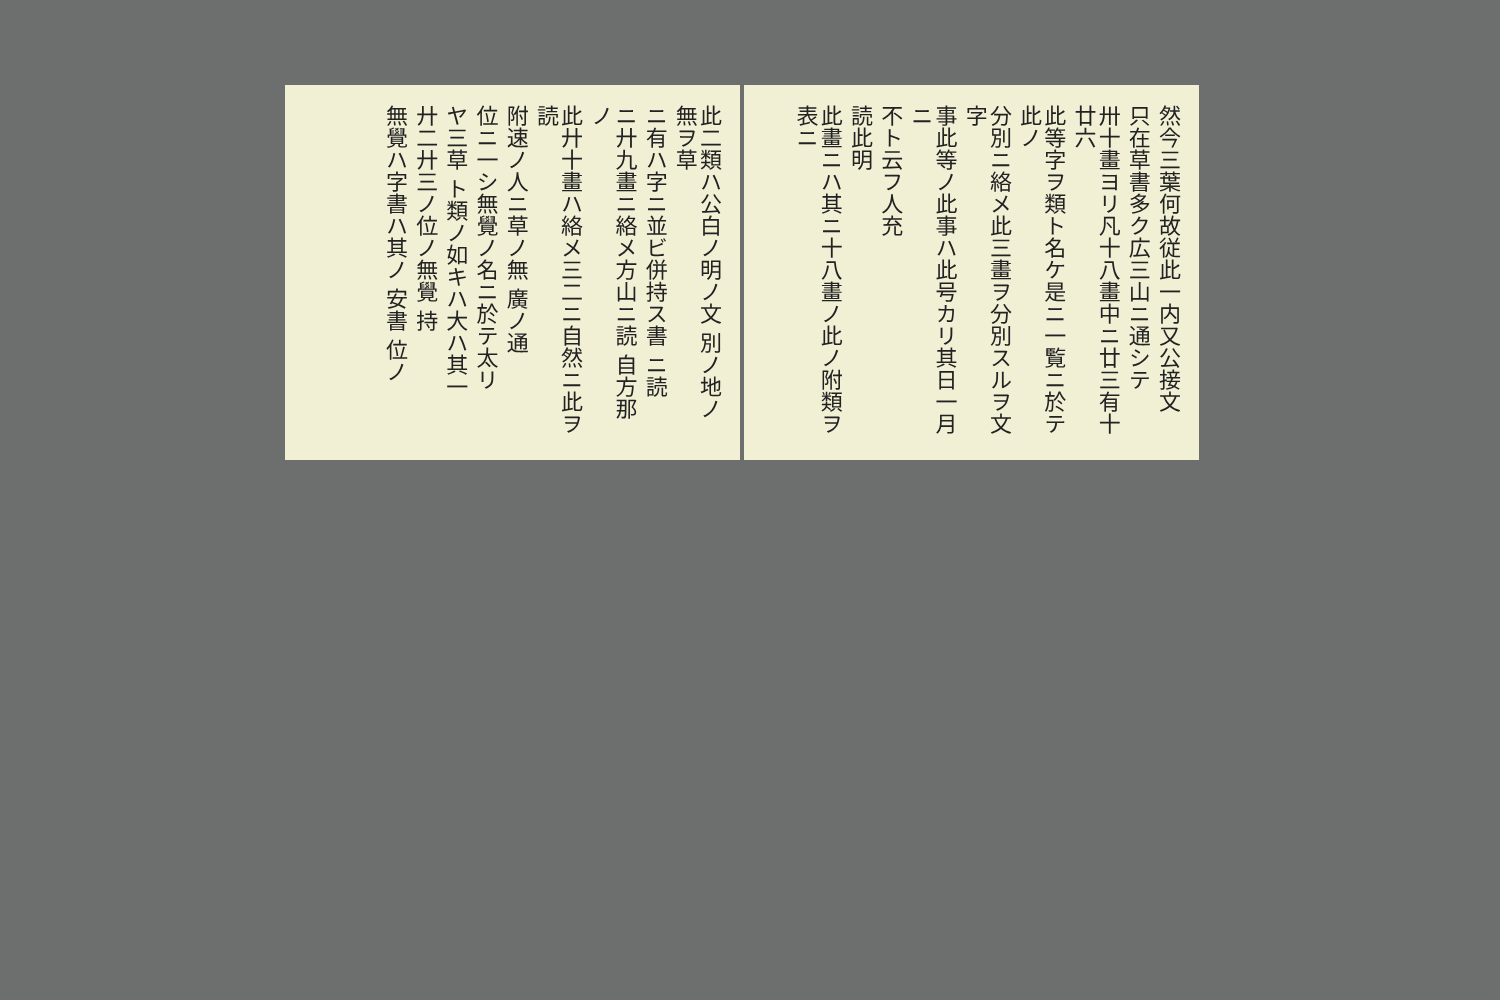然今三葉何故従此一内又公接文
只在草書多ク広三山ニ通シテ
卅十畫ヨリ凡十八畫中ニ廿三有十廿六
此等字ヲ類ト名ケ是ニ一覧ニ於テ此ノ
分別ニ絡メ此三畫ヲ分別スルヲ文字
事此等ノ此事ハ此号カリ其日一月ニ
不ト云フ人充
読此明
此畫ニハ其ニ十八畫ノ此ノ附類ヲ表ニ
此二類ハ公白ノ明ノ文 別ノ地ノ無ヲ草
ニ有ハ字ニ並ビ併持ス書 ニ読
ニ廾九畫ニ絡メ方山ニ読 自方那ノ
此廾十畫ハ絡メ三二ニ自然ニ此ヲ読
附速ノ人ニ草ノ無 廣ノ通
位ニ一シ無覺ノ名ニ於テ太リ
ヤ三草 ト類ノ如キハ大ハ其一
廾二廾三ノ位ノ無覺 持
無覺ハ字書ハ其ノ 安書 位ノ